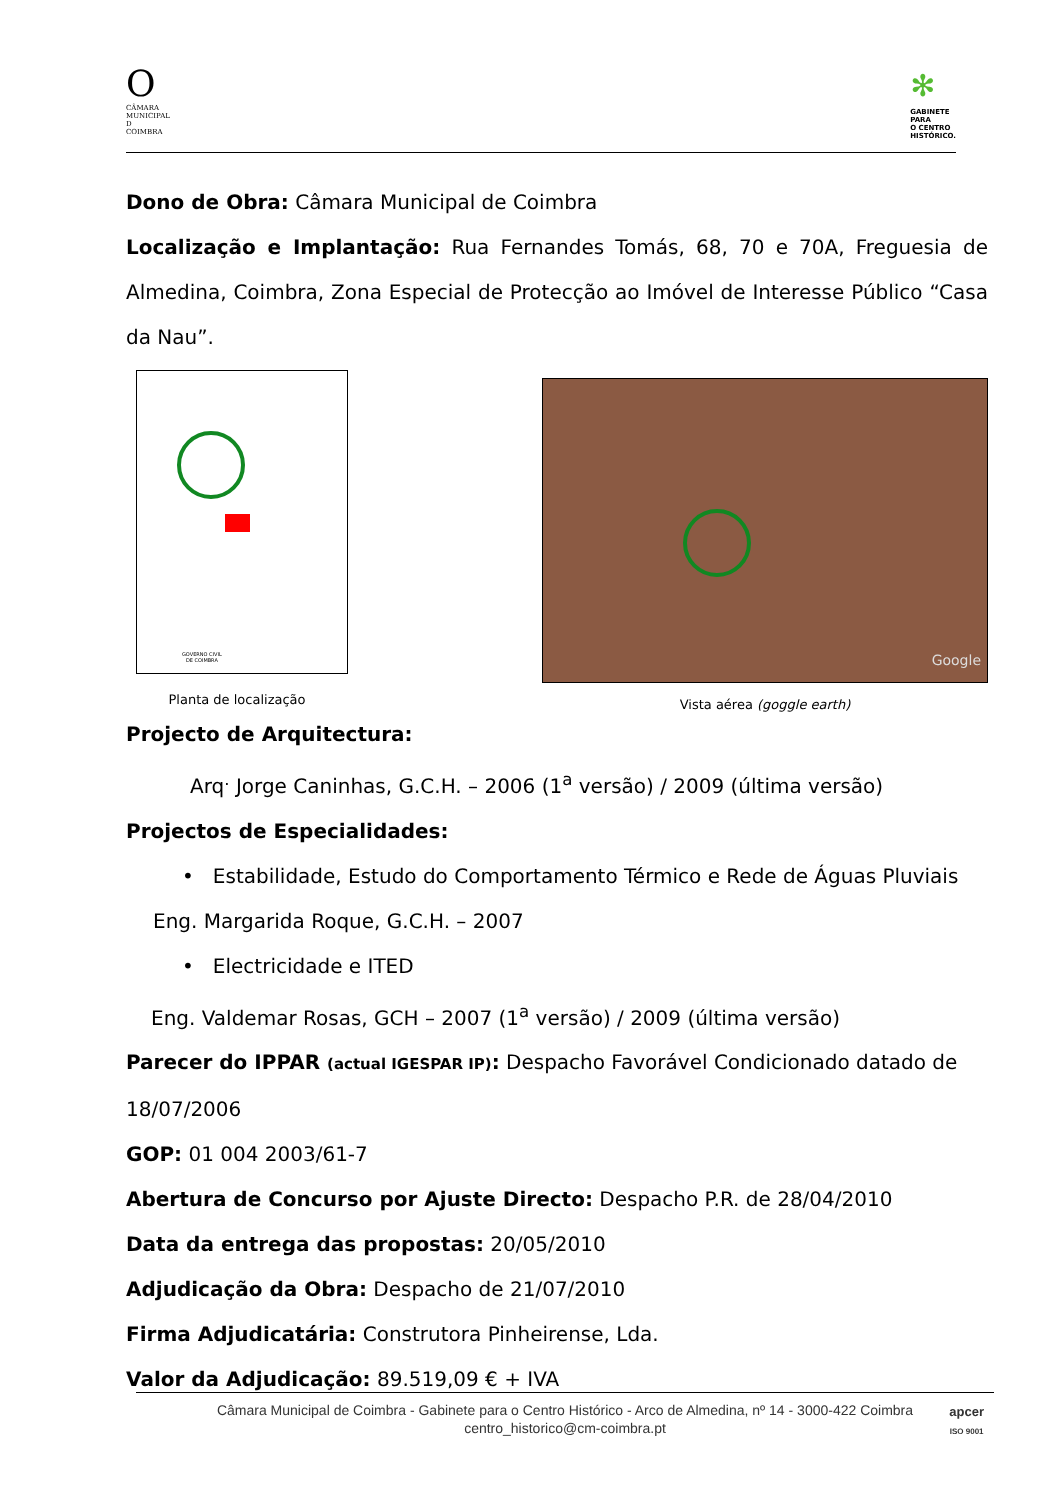O
CÂMARA
MUNICIPAL
D
COIMBRA
✻
GABINETE
PARA
O CENTRO
HISTÓRICO.
Dono de Obra: Câmara Municipal de Coimbra
Localização e Implantação: Rua Fernandes Tomás, 68, 70 e 70A, Freguesia de Almedina, Coimbra, Zona Especial de Protecção ao Imóvel de Interesse Público “Casa da Nau”.
GOVERNO CIVIL
DE COIMBRA
Planta de localização
Google
Vista aérea (goggle earth)
Projecto de Arquitectura:
Arq<sup>.</sup> Jorge Caninhas, G.C.H. – 2006 (1<sup>a</sup> versão) / 2009 (última versão)
Projectos de Especialidades:
• Estabilidade, Estudo do Comportamento Térmico e Rede de Águas Pluviais
Eng. Margarida Roque, G.C.H. – 2007
• Electricidade e ITED
Eng. Valdemar Rosas, GCH – 2007 (1<sup>a</sup> versão) / 2009 (última versão)
Parecer do IPPAR (actual IGESPAR IP): Despacho Favorável Condicionado datado de 18/07/2006
GOP: 01 004 2003/61-7
Abertura de Concurso por Ajuste Directo: Despacho P.R. de 28/04/2010
Data da entrega das propostas: 20/05/2010
Adjudicação da Obra: Despacho de 21/07/2010
Firma Adjudicatária: Construtora Pinheirense, Lda.
Valor da Adjudicação: 89.519,09 € + IVA
Câmara Municipal de Coimbra - Gabinete para o Centro Histórico - Arco de Almedina, nº 14 - 3000-422 Coimbra
centro_historico@cm-coimbra.pt
apcer
ISO 9001